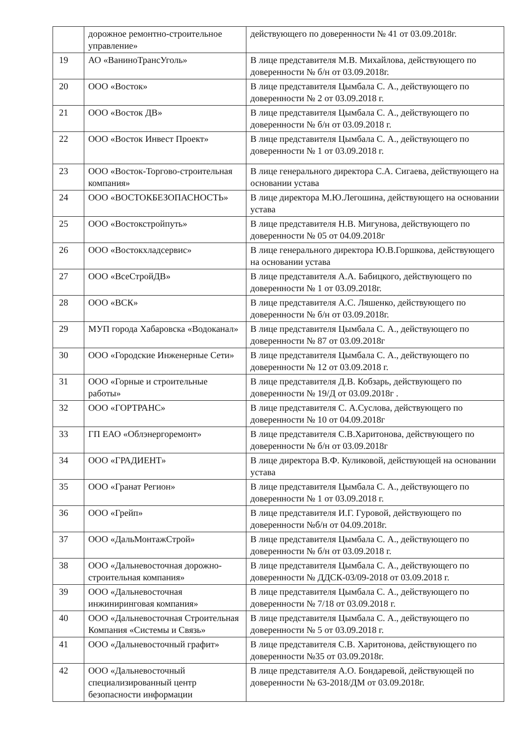| | дорожное ремонтно-строительное управление» | действующего по доверенности № 41 от 03.09.2018г. |
| 19 | АО «ВаниноТрансУголь» | В лице представителя М.В. Михайлова, действующего по доверенности № б/н от 03.09.2018г. |
| 20 | ООО «Восток» | В лице представителя Цымбала С. А., действующего по доверенности № 2 от 03.09.2018 г. |
| 21 | ООО «Восток ДВ» | В лице представителя Цымбала С. А., действующего по доверенности № б/н от 03.09.2018 г. |
| 22 | ООО «Восток Инвест Проект» | В лице представителя Цымбала С. А., действующего по доверенности № 1 от 03.09.2018 г. |
| 23 | ООО «Восток-Торгово-строительная компания» | В лице генерального директора С.А. Сигаева, действующего на основании устава |
| 24 | ООО «ВОСТОКБЕЗОПАСНОСТЬ» | В лице директора М.Ю.Легошина, действующего на основании устава |
| 25 | ООО «Востокстройпуть» | В лице представителя Н.В. Мигунова, действующего по доверенности № 05 от 04.09.2018г |
| 26 | ООО «Востокхладсервис» | В лице генерального директора Ю.В.Горшкова, действующего на основании устава |
| 27 | ООО «ВсеСтройДВ» | В лице представителя А.А. Бабицкого, действующего по доверенности № 1 от 03.09.2018г. |
| 28 | ООО «ВСК» | В лице представителя А.С. Ляшенко, действующего по доверенности № б/н от 03.09.2018г. |
| 29 | МУП города Хабаровска «Водоканал» | В лице представителя Цымбала С. А., действующего по доверенности № 87 от 03.09.2018г |
| 30 | ООО «Городские Инженерные Сети» | В лице представителя Цымбала С. А., действующего по доверенности № 12 от 03.09.2018 г. |
| 31 | ООО «Горные и строительные работы» | В лице представителя Д.В. Кобзарь, действующего по доверенности № 19/Д от 03.09.2018г . |
| 32 | ООО «ГОРТРАНС» | В лице представителя С. А.Суслова, действующего по доверенности № 10 от 04.09.2018г |
| 33 | ГП ЕАО «Облэнергоремонт» | В лице представителя С.В.Харитонова, действующего по доверенности № б/н от 03.09.2018г |
| 34 | ООО «ГРАДИЕНТ» | В лице директора В.Ф. Куликовой, действующей на основании устава |
| 35 | ООО «Гранат Регион» | В лице представителя Цымбала С. А., действующего по доверенности № 1 от 03.09.2018 г. |
| 36 | ООО «Грейп» | В лице представителя И.Г. Гуровой, действующего по доверенности №б/н от 04.09.2018г. |
| 37 | ООО «ДальМонтажСтрой» | В лице представителя Цымбала С. А., действующего по доверенности № б/н от 03.09.2018 г. |
| 38 | ООО «Дальневосточная дорожно-строительная компания» | В лице представителя Цымбала С. А., действующего по доверенности № ДДСК-03/09-2018 от 03.09.2018 г. |
| 39 | ООО «Дальневосточная инжиниринговая компания» | В лице представителя Цымбала С. А., действующего по доверенности № 7/18 от 03.09.2018 г. |
| 40 | ООО «Дальневосточная Строительная Компания «Системы и Связь» | В лице представителя Цымбала С. А., действующего по доверенности № 5 от 03.09.2018 г. |
| 41 | ООО «Дальневосточный графит» | В лице представителя С.В. Харитонова, действующего по доверенности №35 от 03.09.2018г. |
| 42 | ООО «Дальневосточный специализированный центр безопасности информации | В лице представителя А.О. Бондаревой, действующей по доверенности № 63-2018/ДМ от 03.09.2018г. |